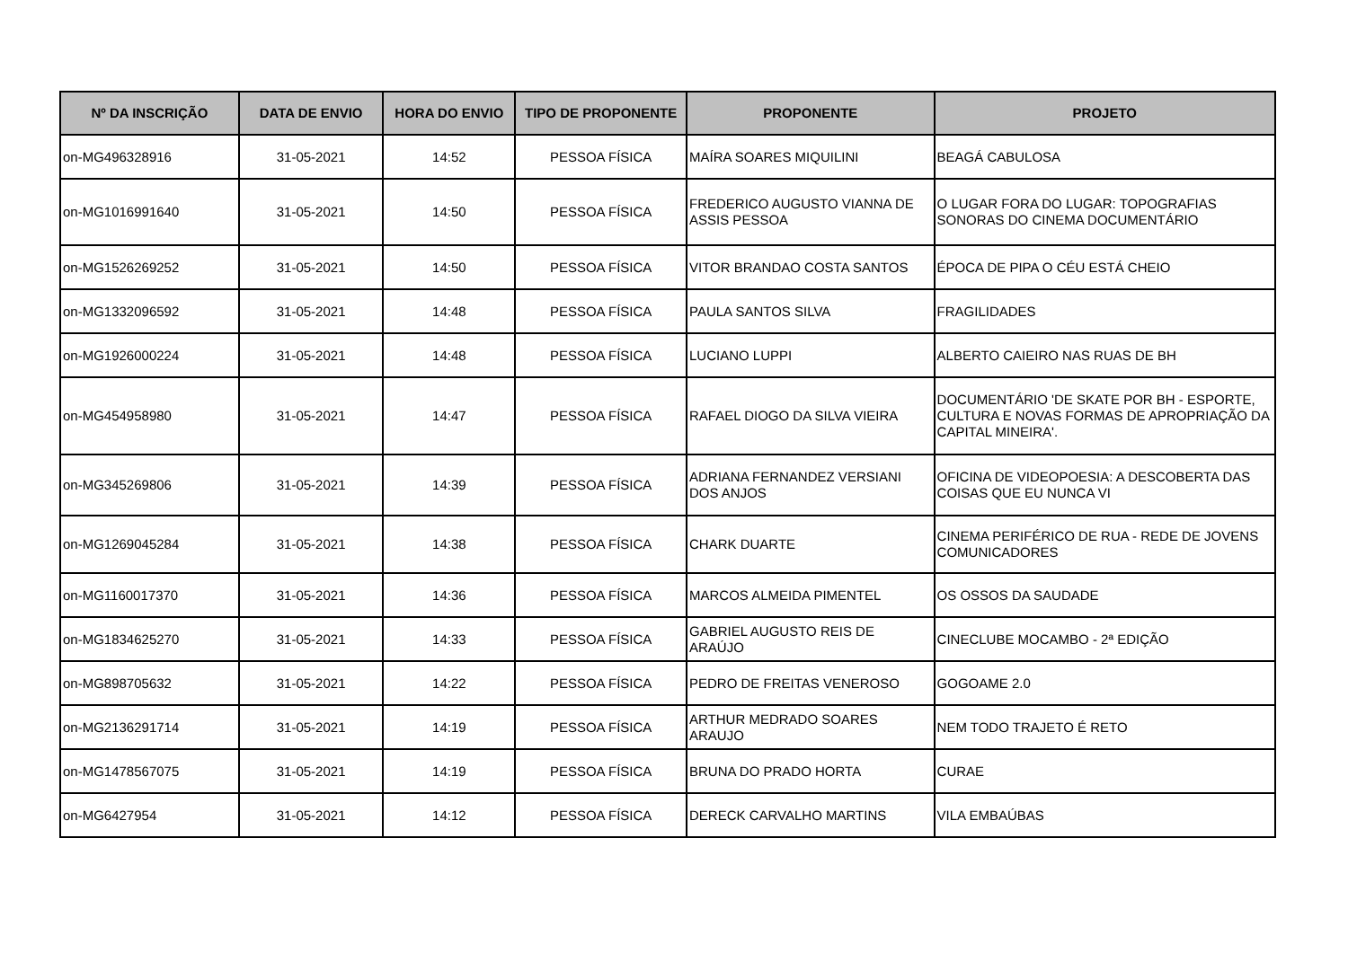| Nº DA INSCRIÇÃO | DATA DE ENVIO | HORA DO ENVIO | TIPO DE PROPONENTE | PROPONENTE | PROJETO |
| --- | --- | --- | --- | --- | --- |
| on-MG496328916 | 31-05-2021 | 14:52 | PESSOA FÍSICA | MAÍRA SOARES MIQUILINI | BEAGÁ CABULOSA |
| on-MG1016991640 | 31-05-2021 | 14:50 | PESSOA FÍSICA | FREDERICO AUGUSTO VIANNA DE ASSIS PESSOA | O LUGAR FORA DO LUGAR: TOPOGRAFIAS SONORAS DO CINEMA DOCUMENTÁRIO |
| on-MG1526269252 | 31-05-2021 | 14:50 | PESSOA FÍSICA | VITOR BRANDAO COSTA SANTOS | ÉPOCA DE PIPA O CÉU ESTÁ CHEIO |
| on-MG1332096592 | 31-05-2021 | 14:48 | PESSOA FÍSICA | PAULA SANTOS SILVA | FRAGILIDADES |
| on-MG1926000224 | 31-05-2021 | 14:48 | PESSOA FÍSICA | LUCIANO LUPPI | ALBERTO CAIEIRO NAS RUAS DE BH |
| on-MG454958980 | 31-05-2021 | 14:47 | PESSOA FÍSICA | RAFAEL DIOGO DA SILVA VIEIRA | DOCUMENTÁRIO 'DE SKATE POR BH - ESPORTE, CULTURA E NOVAS FORMAS DE APROPRIAÇÃO DA CAPITAL MINEIRA'. |
| on-MG345269806 | 31-05-2021 | 14:39 | PESSOA FÍSICA | ADRIANA FERNANDEZ VERSIANI DOS ANJOS | OFICINA DE VIDEOPOESIA: A DESCOBERTA DAS COISAS QUE EU NUNCA VI |
| on-MG1269045284 | 31-05-2021 | 14:38 | PESSOA FÍSICA | CHARK DUARTE | CINEMA PERIFÉRICO DE RUA - REDE DE JOVENS COMUNICADORES |
| on-MG1160017370 | 31-05-2021 | 14:36 | PESSOA FÍSICA | MARCOS ALMEIDA PIMENTEL | OS OSSOS DA SAUDADE |
| on-MG1834625270 | 31-05-2021 | 14:33 | PESSOA FÍSICA | GABRIEL AUGUSTO REIS DE ARAÚJO | CINECLUBE MOCAMBO - 2ª EDIÇÃO |
| on-MG898705632 | 31-05-2021 | 14:22 | PESSOA FÍSICA | PEDRO DE FREITAS VENEROSO | GOGOAME 2.0 |
| on-MG2136291714 | 31-05-2021 | 14:19 | PESSOA FÍSICA | ARTHUR MEDRADO SOARES ARAUJO | NEM TODO TRAJETO É RETO |
| on-MG1478567075 | 31-05-2021 | 14:19 | PESSOA FÍSICA | BRUNA DO PRADO HORTA | CURAE |
| on-MG6427954 | 31-05-2021 | 14:12 | PESSOA FÍSICA | DERECK CARVALHO MARTINS | VILA EMBAÚBAS |